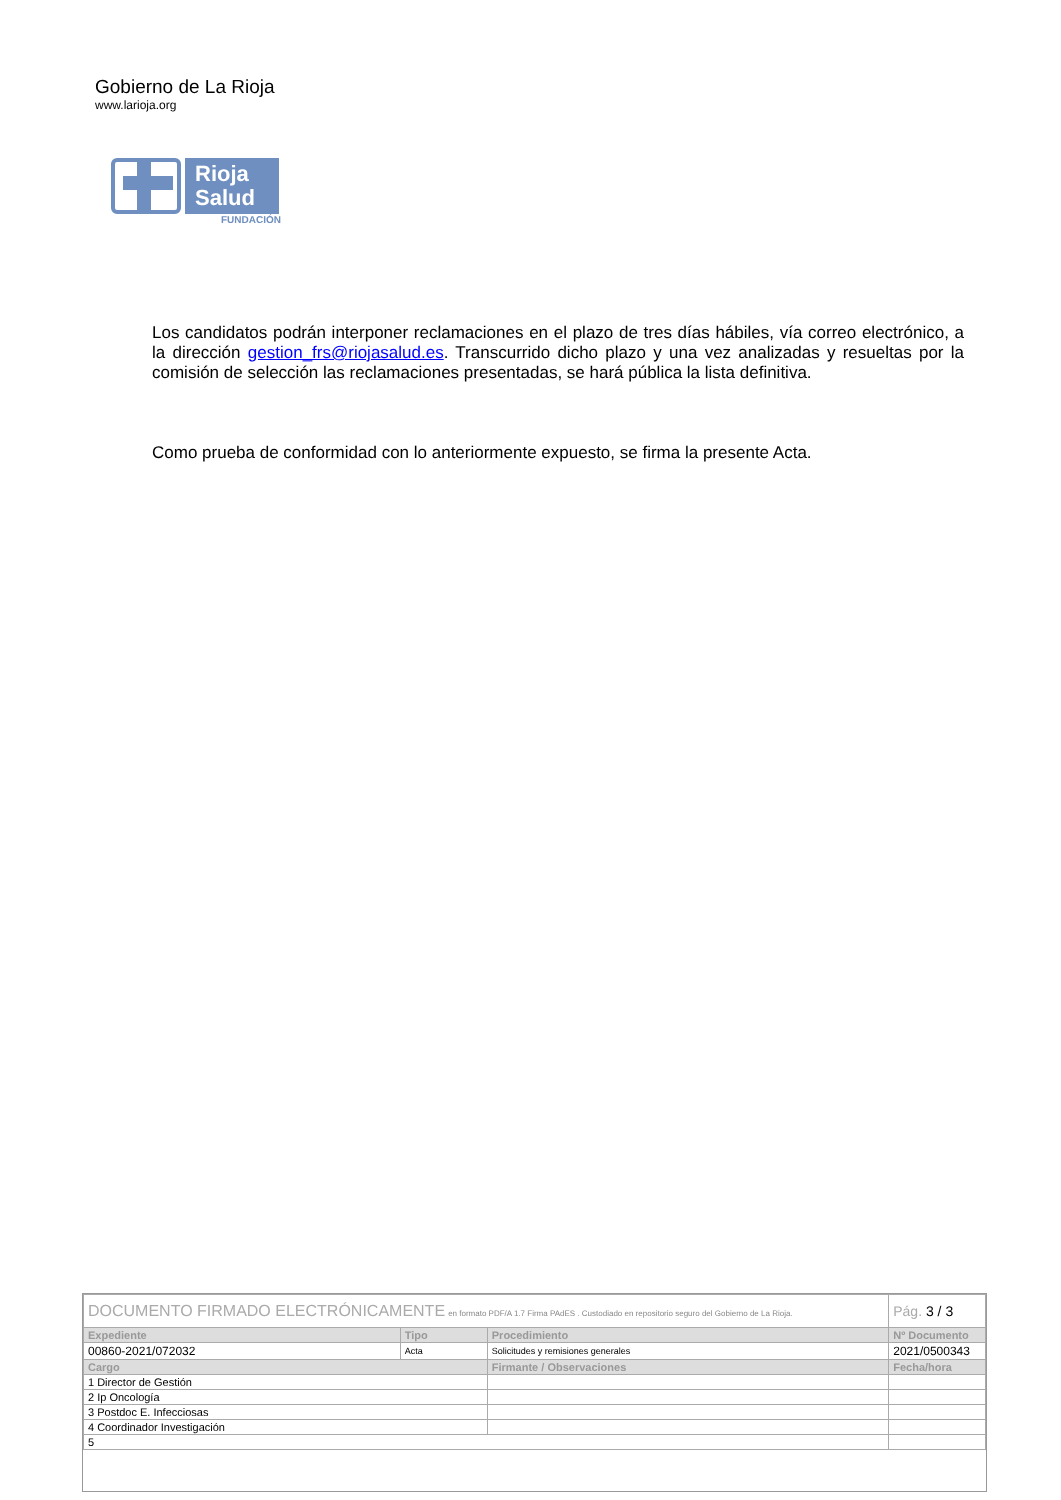Gobierno de La Rioja
www.larioja.org
Rioja Salud
FUNDACIÓN
Los candidatos podrán interponer reclamaciones en el plazo de tres días hábiles, vía correo electrónico, a la dirección gestion_frs@riojasalud.es. Transcurrido dicho plazo y una vez analizadas y resueltas por la comisión de selección las reclamaciones presentadas, se hará pública la lista definitiva.
Como prueba de conformidad con lo anteriormente expuesto, se firma la presente Acta.
| DOCUMENTO FIRMADO ELECTRÓNICAMENTE en formato PDF/A 1.7 Firma PAdES . Custodiado en repositorio seguro del Gobierno de La Rioja. | | | Pág. 3 / 3 |
| Expediente | Tipo | Procedimiento | Nº Documento |
| 00860-2021/072032 | Acta | Solicitudes y remisiones generales | 2021/0500343 |
| Cargo | | Firmante / Observaciones | Fecha/hora |
| 1 Director de Gestión | | | |
| 2 Ip Oncología | | | |
| 3 Postdoc E. Infecciosas | | | |
| 4 Coordinador Investigación | | | |
| 5 | | | |